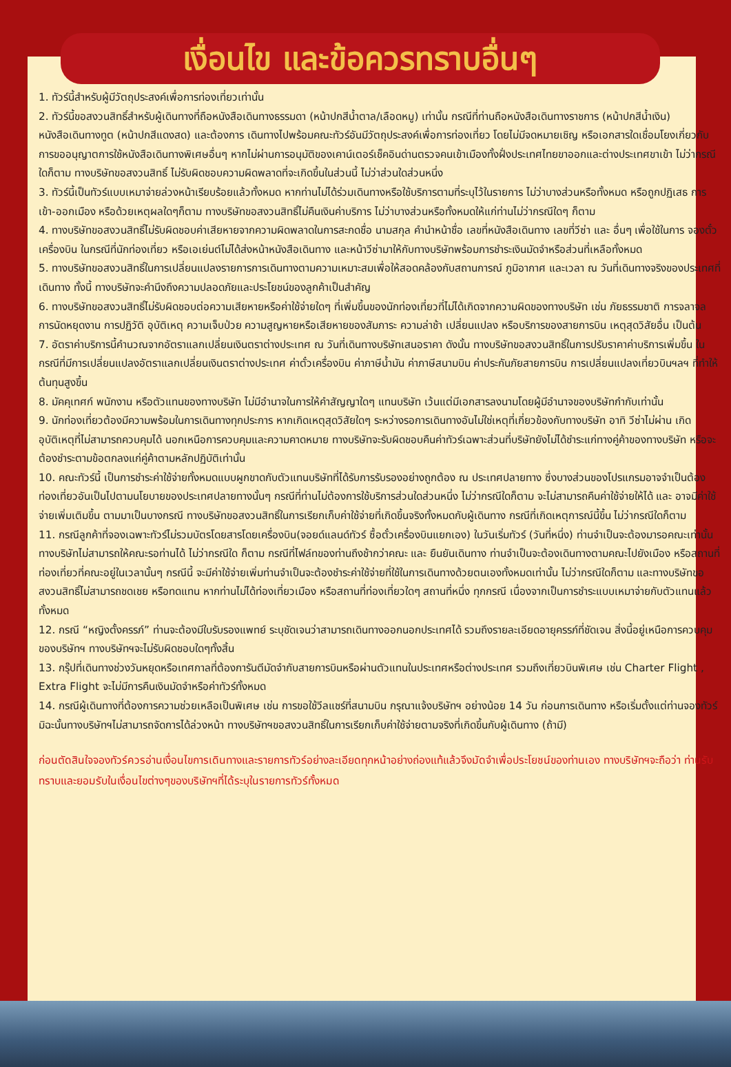เงื่อนไข และข้อควรทราบอื่นๆ
1. ทัวร์นี้สำหรับผู้มีวัตถุประสงค์เพื่อการท่องเที่ยวเท่านั้น
2. ทัวร์นี้ขอสงวนสิทธิ์สำหรับผู้เดินทางที่ถือหนังสือเดินทางธรรมดา (หน้าปกสีน้ำตาล/เลือดหมู) เท่านั้น กรณีที่ท่านถือหนังสือเดินทางราชการ (หน้าปกสีน้ำเงิน) หนังสือเดินทางทูต (หน้าปกสีแดงสด) และต้องการ เดินทางไปพร้อมคณะทัวร์อันมีวัตถุประสงค์เพื่อการท่องเที่ยว โดยไม่มีจดหมายเชิญ หรือเอกสารใดเชื่อมโยงเกี่ยวกับการขออนุญาตการใช้หนังสือเดินทางพิเศษอื่นๆ หากไม่ผ่านการอนุมัติของเคาน์เตอร์เช็คอินด่านตรวจคนเข้าเมืองทั้งฝั่งประเทศไทยขาออกและต่างประเทศขาเข้า ไม่ว่ากรณีใดก็ตาม ทางบริษัทขอสงวนสิทธิ์ ไม่รับผิดชอบความผิดพลาดที่จะเกิดขึ้นในส่วนนี้ ไม่ว่าส่วนใดส่วนหนึ่ง
3. ทัวร์นี้เป็นทัวร์แบบเหมาจ่ายล่วงหน้าเรียบร้อยแล้วทั้งหมด หากท่านไม่ได้ร่วมเดินทางหรือใช้บริการตามที่ระบุไว้ในรายการ ไม่ว่าบางส่วนหรือทั้งหมด หรือถูกปฏิเสธ การเข้า-ออกเมือง หรือด้วยเหตุผลใดๆก็ตาม ทางบริษัทขอสงวนสิทธิ์ไม่คืนเงินค่าบริการ ไม่ว่าบางส่วนหรือทั้งหมดให้แก่ท่านไม่ว่ากรณีใดๆ ก็ตาม
4. ทางบริษัทขอสงวนสิทธิ์ไม่รับผิดชอบค่าเสียหายจากความผิดพลาดในการสะกดชื่อ นามสกุล คำนำหน้าชื่อ เลขที่หนังสือเดินทาง เลขที่วีซ่า และ อื่นๆ เพื่อใช้ในการ จองตั๋วเครื่องบิน ในกรณีที่นักท่องเที่ยว หรือเอเย่นต์ไม่ได้ส่งหน้าหนังสือเดินทาง และหน้าวีซ่ามาให้กับทางบริษัทพร้อมการชำระเงินมัดจำหรือส่วนที่เหลือทั้งหมด
5. ทางบริษัทขอสงวนสิทธิ์ในการเปลี่ยนแปลงรายการการเดินทางตามความเหมาะสมเพื่อให้สอดคล้องกับสถานการณ์ ภูมิอากาศ และเวลา ณ วันที่เดินทางจริงของประเทศที่เดินทาง ทั้งนี้ ทางบริษัทจะคำนึงถึงความปลอดภัยและประโยชน์ของลูกค้าเป็นสำคัญ
6. ทางบริษัทขอสงวนสิทธิ์ไม่รับผิดชอบต่อความเสียหายหรือค่าใช้จ่ายใดๆ ที่เพิ่มขึ้นของนักท่องเที่ยวที่ไม่ได้เกิดจากความผิดของทางบริษัท เช่น ภัยธรรมชาติ การจลาจล การนัดหยุดงาน การปฏิวัติ อุบัติเหตุ ความเจ็บป่วย ความสูญหายหรือเสียหายของสัมภาระ ความล่าช้า เปลี่ยนแปลง หรือบริการของสายการบิน เหตุสุดวิสัยอื่น เป็นต้น
7. อัตราค่าบริการนี้คำนวณจากอัตราแลกเปลี่ยนเงินตราต่างประเทศ ณ วันที่เดินทางบริษัทเสนอราคา ดังนั้น ทางบริษัทขอสงวนสิทธิ์ในการปรับราคาค่าบริการเพิ่มขึ้น ในกรณีที่มีการเปลี่ยนแปลงอัตราแลกเปลี่ยนเงินตราต่างประเทศ ค่าตั๋วเครื่องบิน ค่าภาษีน้ำมัน ค่าภาษีสนามบิน ค่าประกันภัยสายการบิน การเปลี่ยนแปลงเที่ยวบินฯลฯ ที่ทำให้ต้นทุนสูงขึ้น
8. มัคคุเทศก์ พนักงาน หรือตัวแทนของทางบริษัท ไม่มีอำนาจในการให้คำสัญญาใดๆ แทนบริษัท เว้นแต่มีเอกสารลงนามโดยผู้มีอำนาจของบริษัทกำกับเท่านั้น
9. นักท่องเที่ยวต้องมีความพร้อมในการเดินทางทุกประการ หากเกิดเหตุสุดวิสัยใดๆ ระหว่างรอการเดินทางอันไม่ใช่เหตุที่เกี่ยวข้องกับทางบริษัท อาทิ วีซ่าไม่ผ่าน เกิดอุบัติเหตุที่ไม่สามารถควบคุมได้ นอกเหนือการควบคุมและความคาดหมาย ทางบริษัทจะรับผิดชอบคืนค่าทัวร์เฉพาะส่วนที่บริษัทยังไม่ได้ชำระแก่ทางคู่ค้าของทางบริษัท หรือจะต้องชำระตามข้อตกลงแก่คู่ค้าตามหลักปฏิบัติเท่านั้น
10. คณะทัวร์นี้ เป็นการชำระค่าใช้จ่ายทั้งหมดแบบผูกขาดกับตัวแทนบริษัทที่ได้รับการรับรองอย่างถูกต้อง ณ ประเทศปลายทาง ซึ่งบางส่วนของโปรแกรมอาจจำเป็นต้องท่องเที่ยวอันเป็นไปตามนโยบายของประเทศปลายทางนั้นๆ กรณีที่ท่านไม่ต้องการใช้บริการส่วนใดส่วนหนึ่ง ไม่ว่ากรณีใดก็ตาม จะไม่สามารถคืนค่าใช้จ่ายให้ได้ และ อาจมีค่าใช้จ่ายเพิ่มเติมขึ้น ตามมาเป็นบางกรณี ทางบริษัทขอสงวนสิทธิ์ในการเรียกเก็บค่าใช้จ่ายที่เกิดขึ้นจริงทั้งหมดกับผู้เดินทาง กรณีที่เกิดเหตุการณ์นี้ขึ้น ไม่ว่ากรณีใดก็ตาม
11. กรณีลูกค้าที่จองเฉพาะทัวร์ไม่รวมบัตรโดยสารโดยเครื่องบิน(จอยด์แลนด์ทัวร์ ซื้อตั๋วเครื่องบินแยกเอง) ในวันเริ่มทัวร์ (วันที่หนึ่ง) ท่านจำเป็นจะต้องมารอคณะเท่านั้น ทางบริษัทไม่สามารถให้คณะรอท่านได้ ไม่ว่ากรณีใด ก็ตาม กรณีที่ไฟล์ทของท่านถึงช้ากว่าคณะ และ ยืนยันเดินทาง ท่านจำเป็นจะต้องเดินทางตามคณะไปยังเมือง หรือสถานที่ท่องเที่ยวที่คณะอยู่ในเวลานั้นๆ กรณีนี้ จะมีค่าใช้จ่ายเพิ่มท่านจำเป็นจะต้องชำระค่าใช้จ่ายที่ใช้ในการเดินทางด้วยตนเองทั้งหมดเท่านั้น ไม่ว่ากรณีใดก็ตาม และทางบริษัทขอสงวนสิทธิ์ไม่สามารถชดเชย หรือทดแทน หากท่านไม่ได้ท่องเที่ยวเมือง หรือสถานที่ท่องเที่ยวใดๆ สถานที่หนึ่ง ทุกกรณี เนื่องจากเป็นการชำระแบบเหมาจ่ายกับตัวแทนแล้วทั้งหมด
12. กรณี “หญิงตั้งครรภ์” ท่านจะต้องมีใบรับรองแพทย์ ระบุชัดเจนว่าสามารถเดินทางออกนอกประเทศได้ รวมถึงรายละเอียดอายุครรภ์ที่ชัดเจน สิ่งนี้อยู่เหนือการควบคุมของบริษัทฯ ทางบริษัทฯจะไม่รับผิดชอบใดๆทั้งสิ้น
13. กรุ๊ปที่เดินทางช่วงวันหยุดหรือเทศกาลที่ต้องการันตีมัดจำกับสายการบินหรือผ่านตัวแทนในประเทศหรือต่างประเทศ รวมถึงเที่ยวบินพิเศษ เช่น Charter Flight , Extra Flight จะไม่มีการคืนเงินมัดจำหรือค่าทัวร์ทั้งหมด
14. กรณีผู้เดินทางที่ต้องการความช่วยเหลือเป็นพิเศษ เช่น การขอใช้วีลแชร์ที่สนามบิน กรุณาแจ้งบริษัทฯ อย่างน้อย 14 วัน ก่อนการเดินทาง หรือเริ่มตั้งแต่ท่านจองทัวร์ มิฉะนั้นทางบริษัทฯไม่สามารถจัดการได้ล่วงหน้า ทางบริษัทฯขอสงวนสิทธิ์ในการเรียกเก็บค่าใช้จ่ายตามจริงที่เกิดขึ้นกับผู้เดินทาง (ถ้ามี)
ก่อนตัดสินใจจองทัวร์ควรอ่านเงื่อนไขการเดินทางและรายการทัวร์อย่างละเอียดทุกหน้าอย่างถ่องแท้แล้วจึงมัดจำเพื่อประโยชน์ของท่านเอง ทางบริษัทฯจะถือว่า ท่านรับทราบและยอมรับในเงื่อนไขต่างๆของบริษัทฯที่ได้ระบุในรายการทัวร์ทั้งหมด